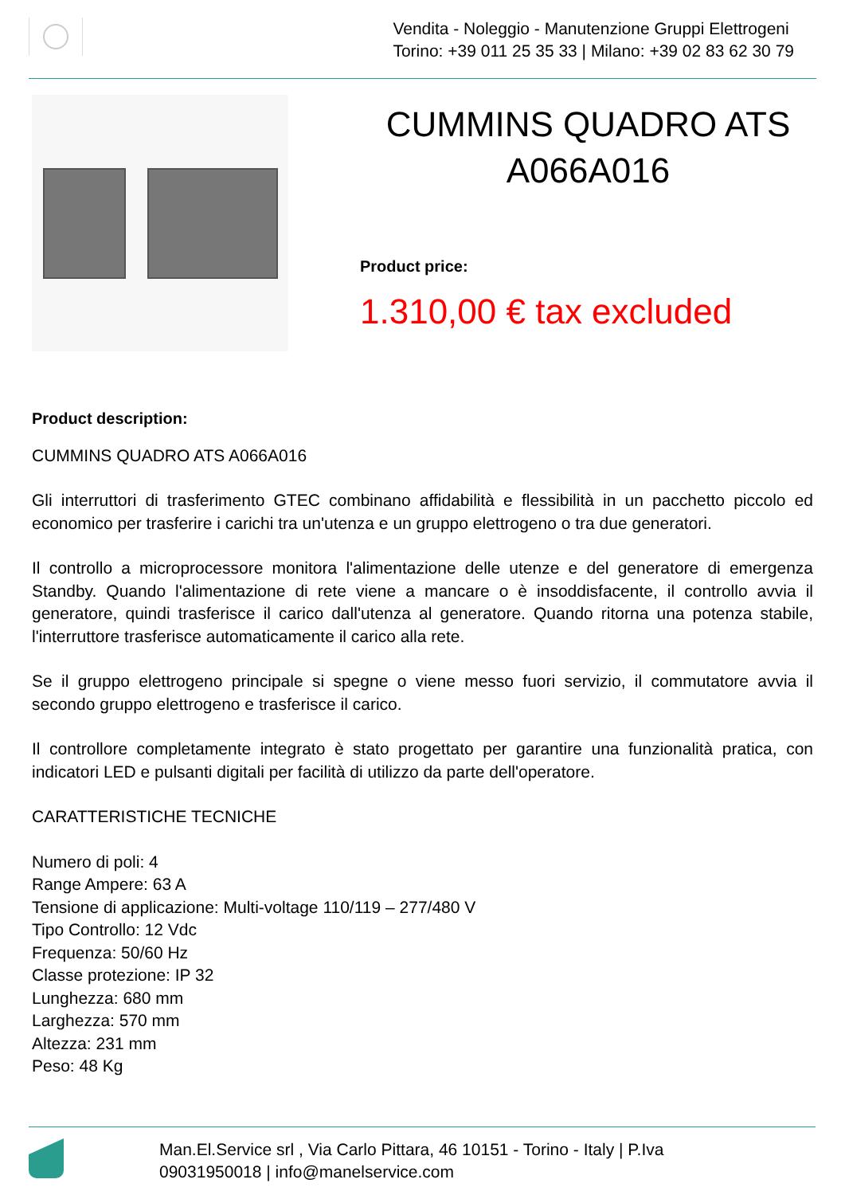Vendita - Noleggio - Manutenzione Gruppi Elettrogeni
Torino: +39 011 25 35 33 | Milano: +39 02 83 62 30 79
CUMMINS QUADRO ATS A066A016
Product price:
1.310,00 € tax excluded
Product description:
CUMMINS QUADRO ATS A066A016
Gli interruttori di trasferimento GTEC combinano affidabilità e flessibilità in un pacchetto piccolo ed economico per trasferire i carichi tra un'utenza e un gruppo elettrogeno o tra due generatori.
Il controllo a microprocessore monitora l'alimentazione delle utenze e del generatore di emergenza Standby. Quando l'alimentazione di rete viene a mancare o è insoddisfacente, il controllo avvia il generatore, quindi trasferisce il carico dall'utenza al generatore. Quando ritorna una potenza stabile, l'interruttore trasferisce automaticamente il carico alla rete.
Se il gruppo elettrogeno principale si spegne o viene messo fuori servizio, il commutatore avvia il secondo gruppo elettrogeno e trasferisce il carico.
Il controllore completamente integrato è stato progettato per garantire una funzionalità pratica, con indicatori LED e pulsanti digitali per facilità di utilizzo da parte dell'operatore.
CARATTERISTICHE TECNICHE
Numero di poli: 4
Range Ampere: 63 A
Tensione di applicazione: Multi-voltage 110/119 – 277/480 V
Tipo Controllo: 12 Vdc
Frequenza: 50/60 Hz
Classe protezione: IP 32
Lunghezza: 680 mm
Larghezza: 570 mm
Altezza: 231 mm
Peso: 48 Kg
Man.El.Service srl , Via Carlo Pittara, 46 10151 - Torino - Italy | P.Iva
09031950018 | info@manelservice.com